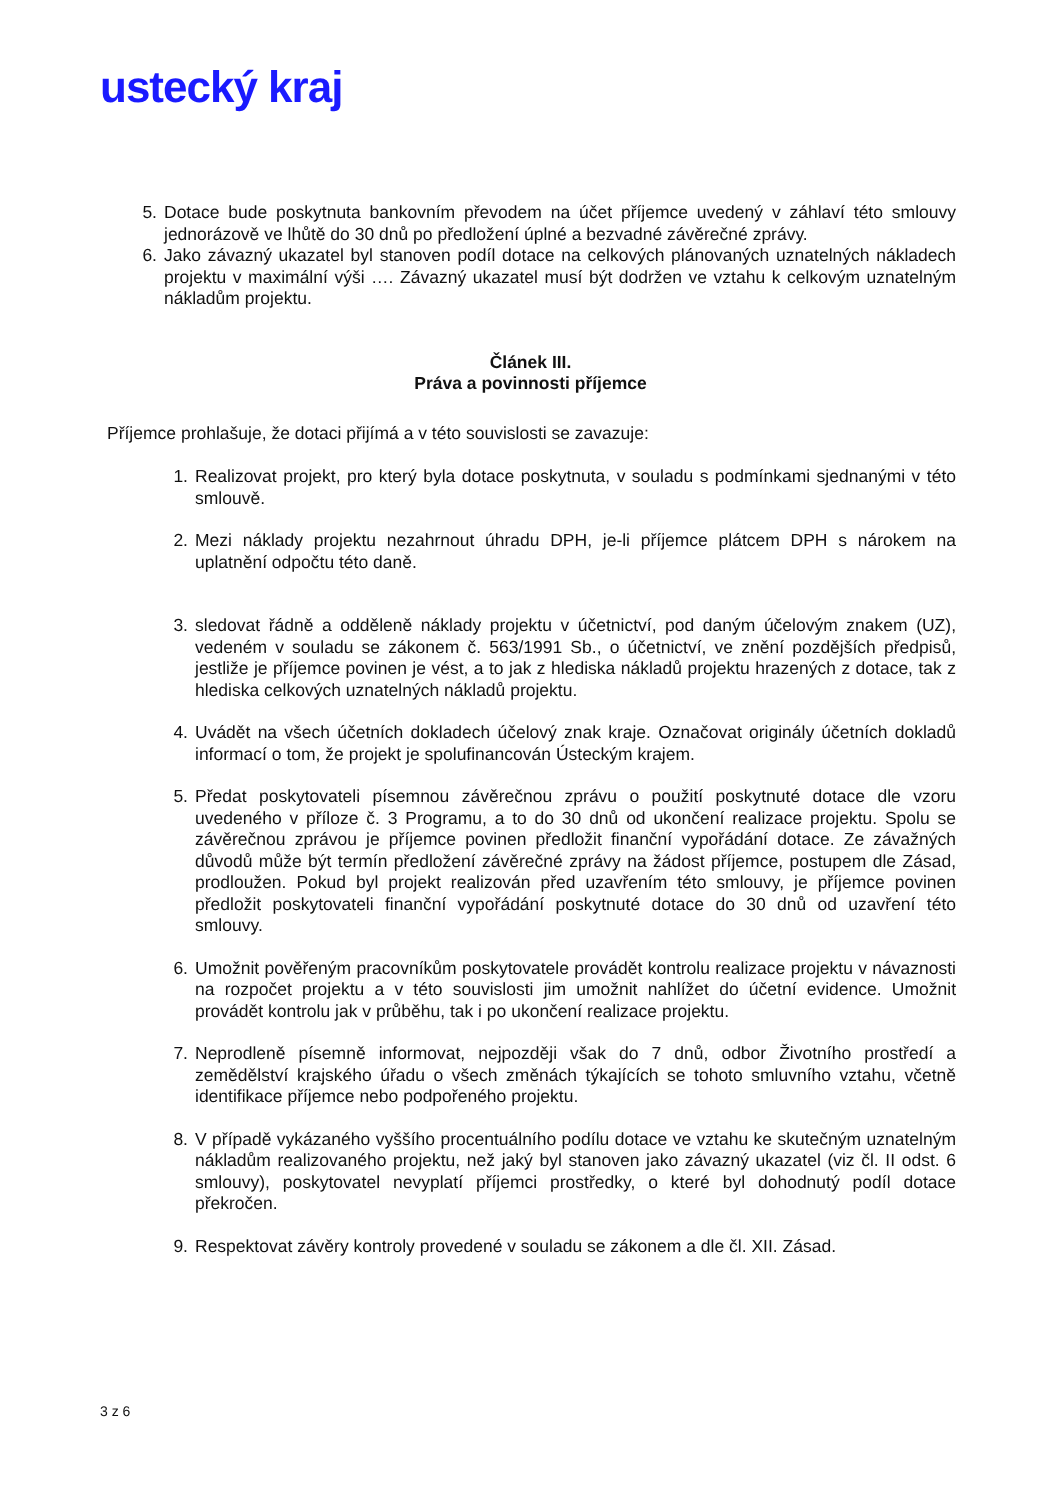ustecký kraj
5. Dotace bude poskytnuta bankovním převodem na účet příjemce uvedený v záhlaví této smlouvy jednorázově ve lhůtě do 30 dnů po předložení úplné a bezvadné závěrečné zprávy.
6. Jako závazný ukazatel byl stanoven podíl dotace na celkových plánovaných uznatelných nákladech projektu v maximální výši …. Závazný ukazatel musí být dodržen ve vztahu k celkovým uznatelným nákladům projektu.
Článek III.
Práva a povinnosti příjemce
Příjemce prohlašuje, že dotaci přijímá a v této souvislosti se zavazuje:
1. Realizovat projekt, pro který byla dotace poskytnuta, v souladu s podmínkami sjednanými v této smlouvě.
2. Mezi náklady projektu nezahrnout úhradu DPH, je-li příjemce plátcem DPH s nárokem na uplatnění odpočtu této daně.
3. sledovat řádně a odděleně náklady projektu v účetnictví, pod daným účelovým znakem (UZ), vedeném v souladu se zákonem č. 563/1991 Sb., o účetnictví, ve znění pozdějších předpisů, jestliže je příjemce povinen je vést, a to jak z hlediska nákladů projektu hrazených z dotace, tak z hlediska celkových uznatelných nákladů projektu.
4. Uvádět na všech účetních dokladech účelový znak kraje. Označovat originály účetních dokladů informací o tom, že projekt je spolufinancován Ústeckým krajem.
5. Předat poskytovateli písemnou závěrečnou zprávu o použití poskytnuté dotace dle vzoru uvedeného v příloze č. 3 Programu, a to do 30 dnů od ukončení realizace projektu. Spolu se závěrečnou zprávou je příjemce povinen předložit finanční vypořádání dotace. Ze závažných důvodů může být termín předložení závěrečné zprávy na žádost příjemce, postupem dle Zásad, prodloužen. Pokud byl projekt realizován před uzavřením této smlouvy, je příjemce povinen předložit poskytovateli finanční vypořádání poskytnuté dotace do 30 dnů od uzavření této smlouvy.
6. Umožnit pověřeným pracovníkům poskytovatele provádět kontrolu realizace projektu v návaznosti na rozpočet projektu a v této souvislosti jim umožnit nahlížet do účetní evidence. Umožnit provádět kontrolu jak v průběhu, tak i po ukončení realizace projektu.
7. Neprodleně písemně informovat, nejpozději však do 7 dnů, odbor Životního prostředí a zemědělství krajského úřadu o všech změnách týkajících se tohoto smluvního vztahu, včetně identifikace příjemce nebo podpořeného projektu.
8. V případě vykázaného vyššího procentuálního podílu dotace ve vztahu ke skutečným uznatelným nákladům realizovaného projektu, než jaký byl stanoven jako závazný ukazatel (viz čl. II odst. 6 smlouvy), poskytovatel nevyplatí příjemci prostředky, o které byl dohodnutý podíl dotace překročen.
9. Respektovat závěry kontroly provedené v souladu se zákonem a dle čl. XII. Zásad.
3 z 6